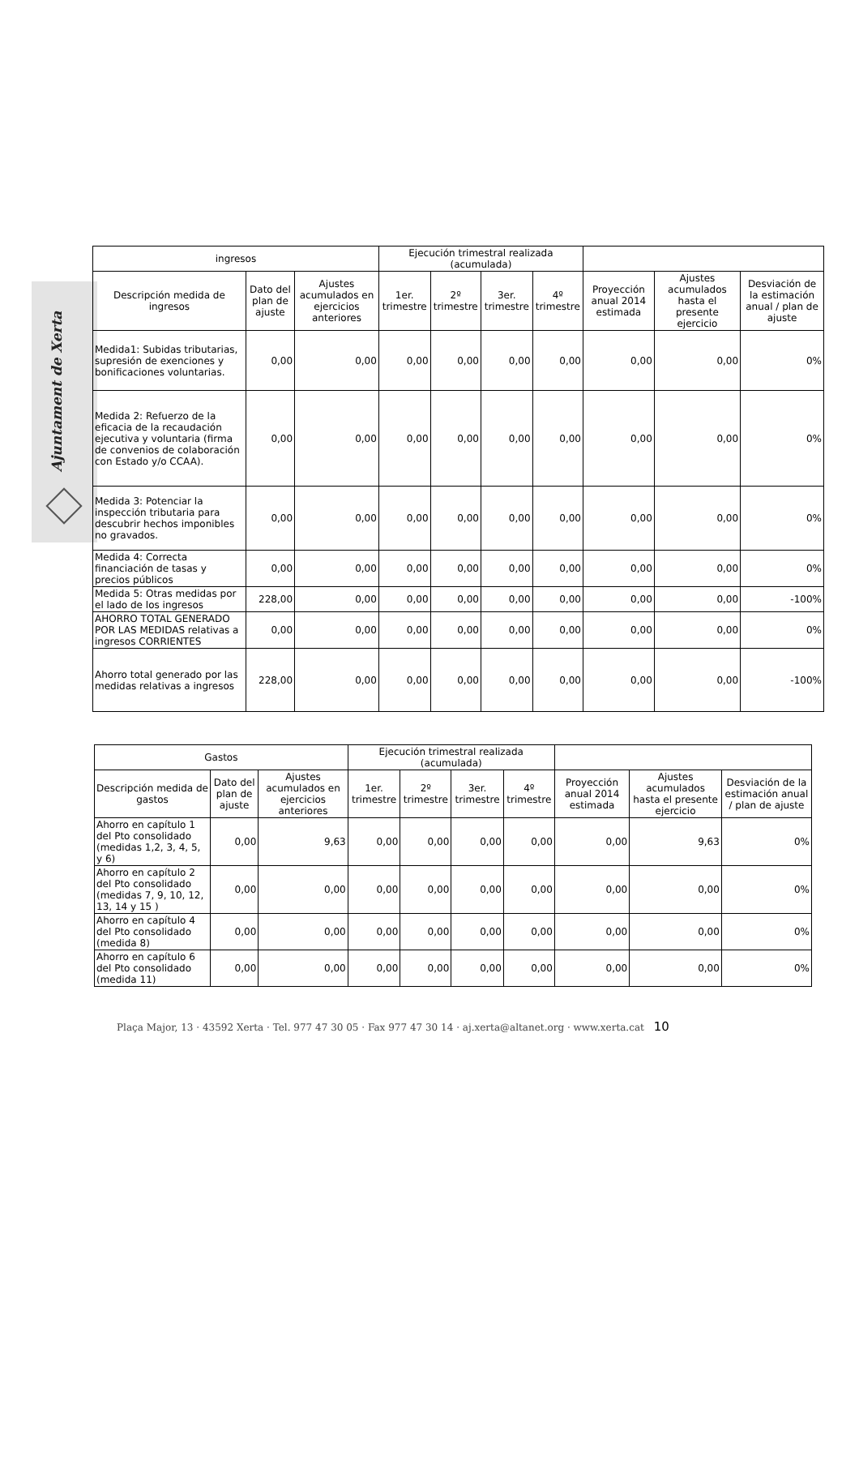Ajuntament de Xerta
| ingresos | | | Ejecución trimestral realizada (acumulada) | | | | | | |
| --- | --- | --- | --- | --- | --- | --- | --- | --- | --- |
| Descripción medida de ingresos | Dato del plan de ajuste | Ajustes acumulados en ejercicios anteriores | 1er. trimestre | 2º trimestre | 3er. trimestre | 4º trimestre | Proyección anual 2014 estimada | Ajustes acumulados hasta el presente ejercicio | Desviación de la estimación anual / plan de ajuste |
| Medida1: Subidas tributarias, supresión de exenciones y bonificaciones voluntarias. | 0,00 | 0,00 | 0,00 | 0,00 | 0,00 | 0,00 | 0,00 | 0,00 | 0% |
| Medida 2: Refuerzo de la eficacia de la recaudación ejecutiva y voluntaria (firma de convenios de colaboración con Estado y/o CCAA). | 0,00 | 0,00 | 0,00 | 0,00 | 0,00 | 0,00 | 0,00 | 0,00 | 0% |
| Medida 3: Potenciar la inspección tributaria para descubrir hechos imponibles no gravados. | 0,00 | 0,00 | 0,00 | 0,00 | 0,00 | 0,00 | 0,00 | 0,00 | 0% |
| Medida 4: Correcta financiación de tasas y precios públicos | 0,00 | 0,00 | 0,00 | 0,00 | 0,00 | 0,00 | 0,00 | 0,00 | 0% |
| Medida 5: Otras medidas por el lado de los ingresos | 228,00 | 0,00 | 0,00 | 0,00 | 0,00 | 0,00 | 0,00 | 0,00 | -100% |
| AHORRO TOTAL GENERADO POR LAS MEDIDAS relativas a ingresos CORRIENTES | 0,00 | 0,00 | 0,00 | 0,00 | 0,00 | 0,00 | 0,00 | 0,00 | 0% |
| Ahorro total generado por las medidas relativas a ingresos | 228,00 | 0,00 | 0,00 | 0,00 | 0,00 | 0,00 | 0,00 | 0,00 | -100% |
| Gastos | | | Ejecución trimestral realizada (acumulada) | | | | | | |
| --- | --- | --- | --- | --- | --- | --- | --- | --- | --- |
| Descripción medida de gastos | Dato del plan de ajuste | Ajustes acumulados en ejercicios anteriores | 1er. trimestre | 2º trimestre | 3er. trimestre | 4º trimestre | Proyección anual 2014 estimada | Ajustes acumulados hasta el presente ejercicio | Desviación de la estimación anual / plan de ajuste |
| Ahorro en capítulo 1 del Pto consolidado (medidas 1,2, 3, 4, 5, y 6) | 0,00 | 9,63 | 0,00 | 0,00 | 0,00 | 0,00 | 0,00 | 9,63 | 0% |
| Ahorro en capítulo 2 del Pto consolidado (medidas 7, 9, 10, 12, 13, 14 y 15 ) | 0,00 | 0,00 | 0,00 | 0,00 | 0,00 | 0,00 | 0,00 | 0,00 | 0% |
| Ahorro en capítulo 4 del Pto consolidado (medida 8) | 0,00 | 0,00 | 0,00 | 0,00 | 0,00 | 0,00 | 0,00 | 0,00 | 0% |
| Ahorro en capítulo 6 del Pto consolidado (medida 11) | 0,00 | 0,00 | 0,00 | 0,00 | 0,00 | 0,00 | 0,00 | 0,00 | 0% |
Plaça Major, 13 · 43592 Xerta · Tel. 977 47 30 05 · Fax 977 47 30 14 · aj.xerta@altanet.org · www.xerta.cat 10